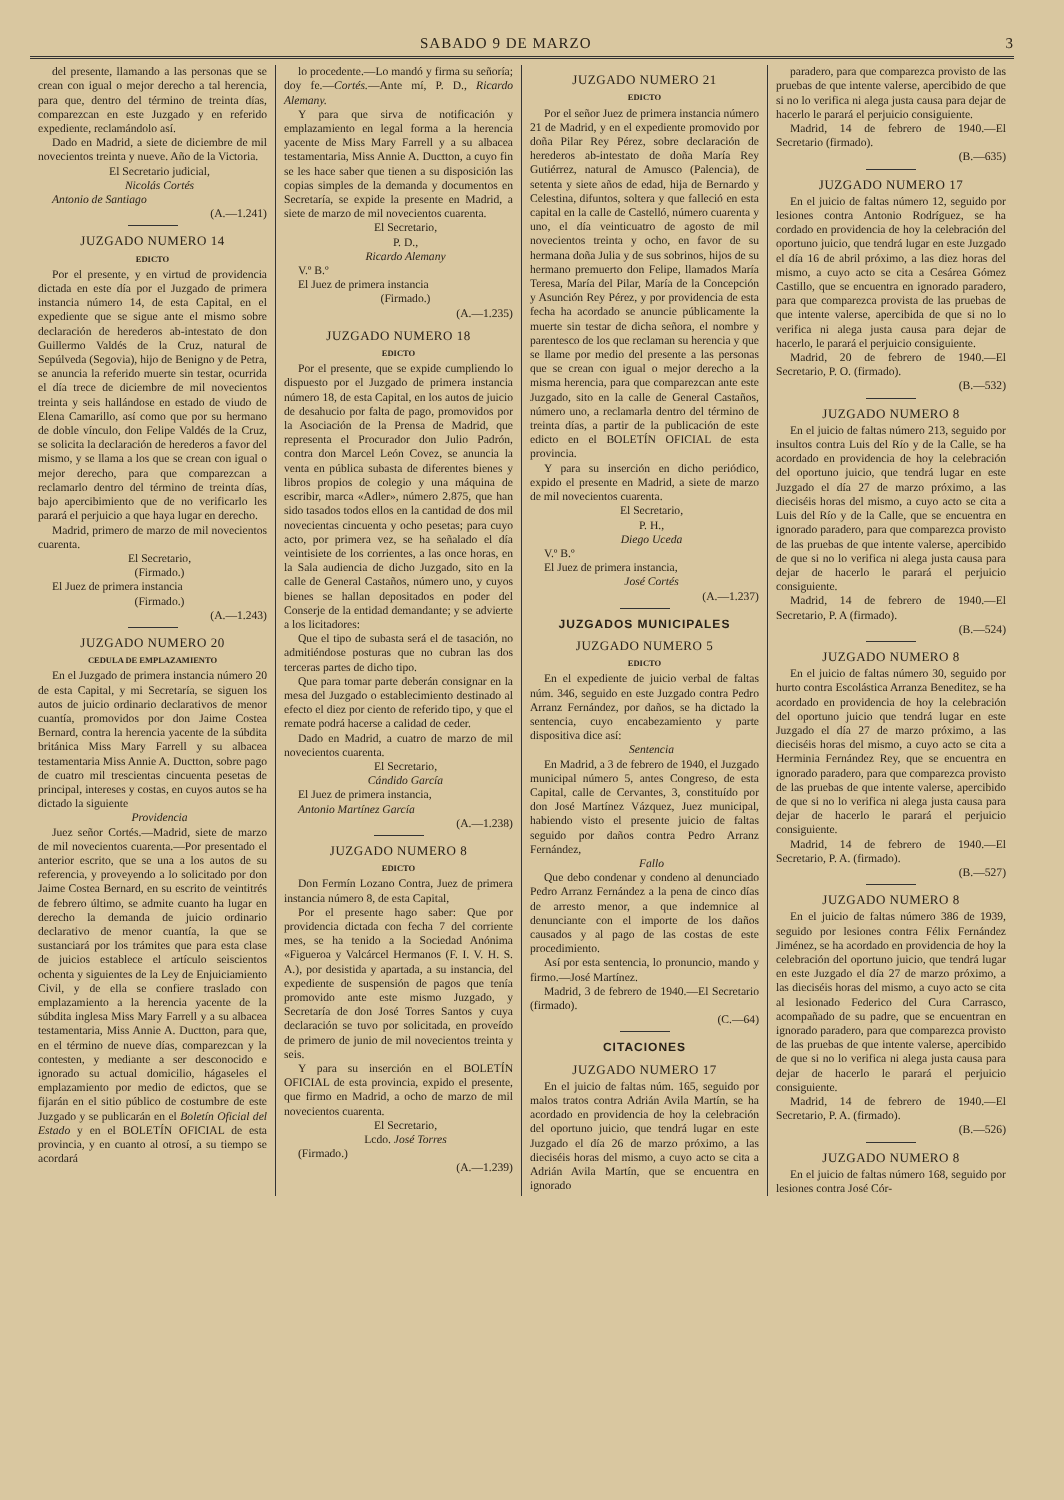SABADO 9 DE MARZO 3
del presente, llamando a las personas que se crean con igual o mejor derecho a tal herencia, para que, dentro del término de treinta días, comparezcan en este Juzgado y en referido expediente, reclamándolo así.
Dado en Madrid, a siete de diciembre de mil novecientos treinta y nueve. Año de la Victoria.
El Secretario judicial,
Nicolás Cortés
Antonio de Santiago
(A.—1.241)
JUZGADO NUMERO 14
EDICTO
Por el presente, y en virtud de providencia dictada en este día por el Juzgado de primera instancia número 14, de esta Capital, en el expediente que se sigue ante el mismo sobre declaración de herederos ab-intestato de don Guillermo Valdés de la Cruz, natural de Sepúlveda (Segovia), hijo de Benigno y de Petra, se anuncia la referido muerte sin testar, ocurrida el día trece de diciembre de mil novecientos treinta y seis hallándose en estado de viudo de Elena Camarillo, así como que por su hermano de doble vínculo, don Felipe Valdés de la Cruz, se solicita la declaración de herederos a favor del mismo, y se llama a los que se crean con igual o mejor derecho, para que comparezcan a reclamarlo dentro del término de treinta días, bajo apercibimiento que de no verificarlo les parará el perjuicio a que haya lugar en derecho.
Madrid, primero de marzo de mil novecientos cuarenta.
El Secretario,
(Firmado.)
El Juez de primera instancia
(Firmado.)
(A.—1.243)
JUZGADO NUMERO 20
CEDULA DE EMPLAZAMIENTO
En el Juzgado de primera instancia número 20 de esta Capital, y mi Secretaría, se siguen los autos de juicio ordinario declarativos de menor cuantía, promovidos por don Jaime Costea Bernard, contra la herencia yacente de la súbdita británica Miss Mary Farrell y su albacea testamentaria Miss Annie A. Ductton, sobre pago de cuatro mil trescientas cincuenta pesetas de principal, intereses y costas, en cuyos autos se ha dictado la siguiente
Providencia
Juez señor Cortés.—Madrid, siete de marzo de mil novecientos cuarenta.—Por presentado el anterior escrito, que se una a los autos de su referencia, y proveyendo a lo solicitado por don Jaime Costea Bernard, en su escrito de veintitrés de febrero último, se admite cuanto ha lugar en derecho la demanda de juicio ordinario declarativo de menor cuantía, la que se sustanciará por los trámites que para esta clase de juicios establece el artículo seiscientos ochenta y siguientes de la Ley de Enjuiciamiento Civil, y de ella se confiere traslado con emplazamiento a la herencia yacente de la súbdita inglesa Miss Mary Farrell y a su albacea testamentaria, Miss Annie A. Ductton, para que, en el término de nueve días, comparezcan y la contesten, y mediante a ser desconocido e ignorado su actual domicilio, hágaseles el emplazamiento por medio de edictos, que se fijarán en el sitio público de costumbre de este Juzgado y se publicarán en el Boletín Oficial del Estado y en el BOLETÍN OFICIAL de esta provincia, y en cuanto al otrosí, a su tiempo se acordará
lo procedente.—Lo mandó y firma su señoría; doy fe.—Cortés.—Ante mí, P. D., Ricardo Alemany.
Y para que sirva de notificación y emplazamiento en legal forma a la herencia yacente de Miss Mary Farrell y a su albacea testamentaria, Miss Annie A. Ductton, a cuyo fin se les hace saber que tienen a su disposición las copias simples de la demanda y documentos en Secretaría, se expide la presente en Madrid, a siete de marzo de mil novecientos cuarenta.
El Secretario,
P. D.,
Ricardo Alemany
V.º B.º
El Juez de primera instancia
(Firmado.)
(A.—1.235)
JUZGADO NUMERO 18
EDICTO
Por el presente, que se expide cumpliendo lo dispuesto por el Juzgado de primera instancia número 18, de esta Capital, en los autos de juicio de desahucio por falta de pago, promovidos por la Asociación de la Prensa de Madrid, que representa el Procurador don Julio Padrón, contra don Marcel León Covez, se anuncia la venta en pública subasta de diferentes bienes y libros propios de colegio y una máquina de escribir, marca «Adler», número 2.875, que han sido tasados todos ellos en la cantidad de dos mil novecientas cincuenta y ocho pesetas; para cuyo acto, por primera vez, se ha señalado el día veintisiete de los corrientes, a las once horas, en la Sala audiencia de dicho Juzgado, sito en la calle de General Castaños, número uno, y cuyos bienes se hallan depositados en poder del Conserje de la entidad demandante; y se advierte a los licitadores:
Que el tipo de subasta será el de tasación, no admitiéndose posturas que no cubran las dos terceras partes de dicho tipo.
Que para tomar parte deberán consignar en la mesa del Juzgado o establecimiento destinado al efecto el diez por ciento de referido tipo, y que el remate podrá hacerse a calidad de ceder.
Dado en Madrid, a cuatro de marzo de mil novecientos cuarenta.
El Secretario,
Cándido García
El Juez de primera instancia,
Antonio Martínez García
(A.—1.238)
JUZGADO NUMERO 8
EDICTO
Don Fermín Lozano Contra, Juez de primera instancia número 8, de esta Capital,
Por el presente hago saber: Que por providencia dictada con fecha 7 del corriente mes, se ha tenido a la Sociedad Anónima «Figueroa y Valcárcel Hermanos (F. I. V. H. S. A.), por desistida y apartada, a su instancia, del expediente de suspensión de pagos que tenía promovido ante este mismo Juzgado, y Secretaría de don José Torres Santos y cuya declaración se tuvo por solicitada, en proveído de primero de junio de mil novecientos treinta y seis.
Y para su inserción en el BOLETÍN OFICIAL de esta provincia, expido el presente, que firmo en Madrid, a ocho de marzo de mil novecientos cuarenta.
El Secretario,
Lcdo. José Torres
(Firmado.)
(A.—1.239)
JUZGADO NUMERO 21
EDICTO
Por el señor Juez de primera instancia número 21 de Madrid, y en el expediente promovido por doña Pilar Rey Pérez, sobre declaración de herederos ab-intestato de doña María Rey Gutiérrez, natural de Amusco (Palencia), de setenta y siete años de edad, hija de Bernardo y Celestina, difuntos, soltera y que falleció en esta capital en la calle de Castelló, número cuarenta y uno, el día veinticuatro de agosto de mil novecientos treinta y ocho, en favor de su hermana doña Julia y de sus sobrinos, hijos de su hermano premuerto don Felipe, llamados María Teresa, María del Pilar, María de la Concepción y Asunción Rey Pérez, y por providencia de esta fecha ha acordado se anuncie públicamente la muerte sin testar de dicha señora, el nombre y parentesco de los que reclaman su herencia y que se llame por medio del presente a las personas que se crean con igual o mejor derecho a la misma herencia, para que comparezcan ante este Juzgado, sito en la calle de General Castaños, número uno, a reclamarla dentro del término de treinta días, a partir de la publicación de este edicto en el BOLETÍN OFICIAL de esta provincia.
Y para su inserción en dicho periódico, expido el presente en Madrid, a siete de marzo de mil novecientos cuarenta.
El Secretario,
P. H.,
Diego Uceda
V.º B.º
El Juez de primera instancia,
José Cortés
(A.—1.237)
JUZGADOS MUNICIPALES
JUZGADO NUMERO 5
EDICTO
En el expediente de juicio verbal de faltas núm. 346, seguido en este Juzgado contra Pedro Arranz Fernández, por daños, se ha dictado la sentencia, cuyo encabezamiento y parte dispositiva dice así:
Sentencia
En Madrid, a 3 de febrero de 1940, el Juzgado municipal número 5, antes Congreso, de esta Capital, calle de Cervantes, 3, constituído por don José Martínez Vázquez, Juez municipal, habiendo visto el presente juicio de faltas seguido por daños contra Pedro Arranz Fernández,
Fallo
Que debo condenar y condeno al denunciado Pedro Arranz Fernández a la pena de cinco días de arresto menor, a que indemnice al denunciante con el importe de los daños causados y al pago de las costas de este procedimiento.
Así por esta sentencia, lo pronuncio, mando y firmo.—José Martínez.
Madrid, 3 de febrero de 1940.—El Secretario (firmado).
(C.—64)
CITACIONES
JUZGADO NUMERO 17
En el juicio de faltas núm. 165, seguido por malos tratos contra Adrián Avila Martín, se ha acordado en providencia de hoy la celebración del oportuno juicio, que tendrá lugar en este Juzgado el día 26 de marzo próximo, a las dieciséis horas del mismo, a cuyo acto se cita a Adrián Avila Martín, que se encuentra en ignorado
paradero, para que comparezca provisto de las pruebas de que intente valerse, apercibido de que si no lo verifica ni alega justa causa para dejar de hacerlo le parará el perjuicio consiguiente.
Madrid, 14 de febrero de 1940.—El Secretario (firmado).
(B.—635)
JUZGADO NUMERO 17
En el juicio de faltas número 12, seguido por lesiones contra Antonio Rodríguez, se ha cordado en providencia de hoy la celebración del oportuno juicio, que tendrá lugar en este Juzgado el día 16 de abril próximo, a las diez horas del mismo, a cuyo acto se cita a Cesárea Gómez Castillo, que se encuentra en ignorado paradero, para que comparezca provista de las pruebas de que intente valerse, apercibida de que si no lo verifica ni alega justa causa para dejar de hacerlo, le parará el perjuicio consiguiente.
Madrid, 20 de febrero de 1940.—El Secretario, P. O. (firmado).
(B.—532)
JUZGADO NUMERO 8
En el juicio de faltas número 213, seguido por insultos contra Luis del Río y de la Calle, se ha acordado en providencia de hoy la celebración del oportuno juicio, que tendrá lugar en este Juzgado el día 27 de marzo próximo, a las dieciséis horas del mismo, a cuyo acto se cita a Luis del Río y de la Calle, que se encuentra en ignorado paradero, para que comparezca provisto de las pruebas de que intente valerse, apercibido de que si no lo verifica ni alega justa causa para dejar de hacerlo le parará el perjuicio consiguiente.
Madrid, 14 de febrero de 1940.—El Secretario, P. A (firmado).
(B.—524)
JUZGADO NUMERO 8
En el juicio de faltas número 30, seguido por hurto contra Escolástica Arranza Beneditez, se ha acordado en providencia de hoy la celebración del oportuno juicio que tendrá lugar en este Juzgado el día 27 de marzo próximo, a las dieciséis horas del mismo, a cuyo acto se cita a Herminia Fernández Rey, que se encuentra en ignorado paradero, para que comparezca provisto de las pruebas de que intente valerse, apercibido de que si no lo verifica ni alega justa causa para dejar de hacerlo le parará el perjuicio consiguiente.
Madrid, 14 de febrero de 1940.—El Secretario, P. A. (firmado).
(B.—527)
JUZGADO NUMERO 8
En el juicio de faltas número 386 de 1939, seguido por lesiones contra Félix Fernández Jiménez, se ha acordado en providencia de hoy la celebración del oportuno juicio, que tendrá lugar en este Juzgado el día 27 de marzo próximo, a las dieciséis horas del mismo, a cuyo acto se cita al lesionado Federico del Cura Carrasco, acompañado de su padre, que se encuentran en ignorado paradero, para que comparezca provisto de las pruebas de que intente valerse, apercibido de que si no lo verifica ni alega justa causa para dejar de hacerlo le parará el perjuicio consiguiente.
Madrid, 14 de febrero de 1940.—El Secretario, P. A. (firmado).
(B.—526)
JUZGADO NUMERO 8
En el juicio de faltas número 168, seguido por lesiones contra José Cór-